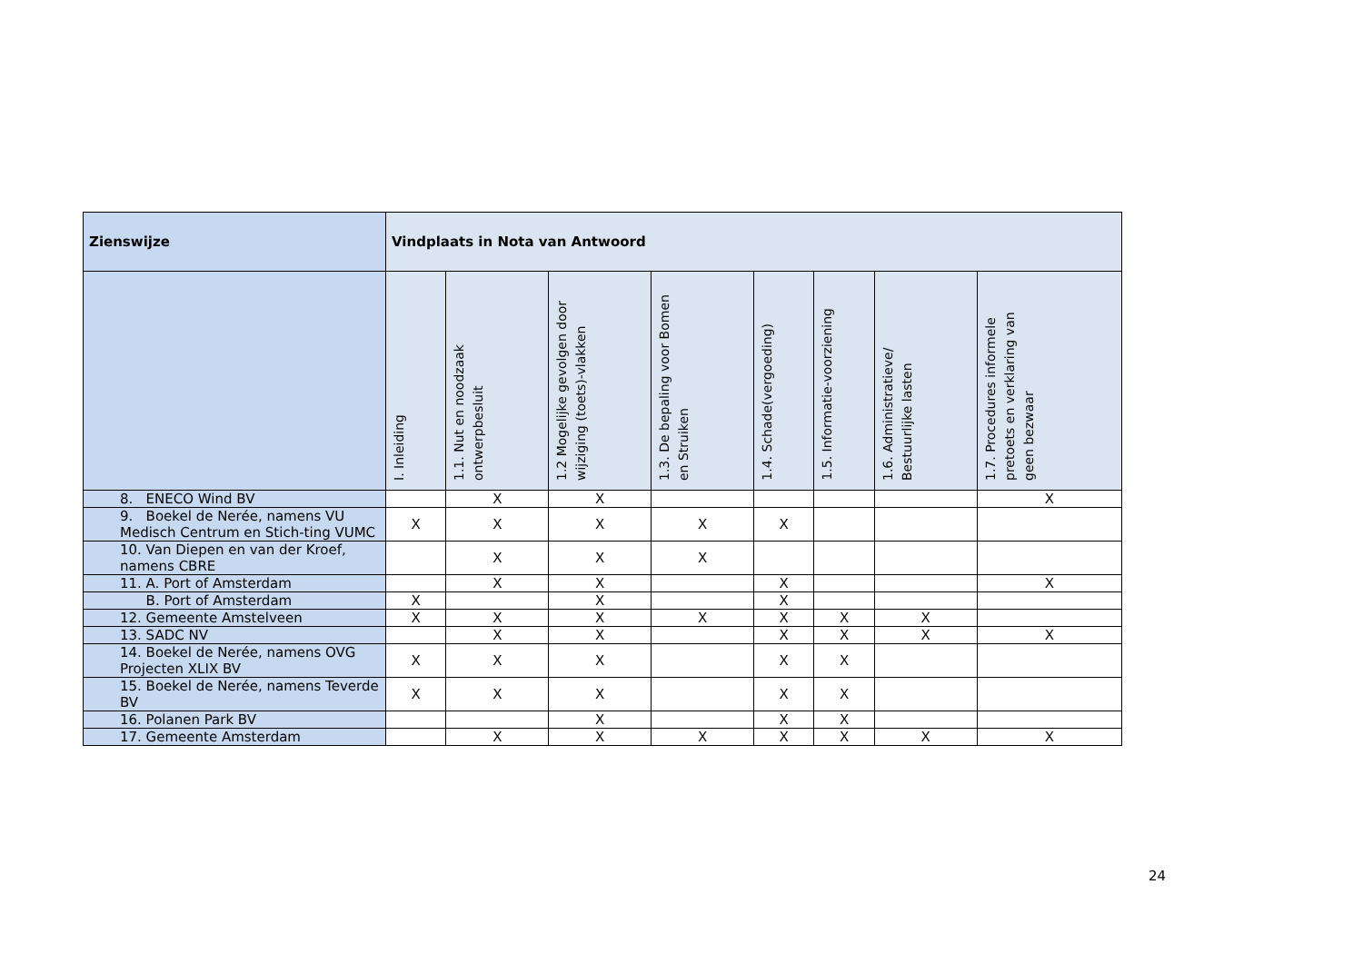| Zienswijze | Vindplaats in Nota van Antwoord | | | | | | | |
| --- | --- | --- | --- | --- | --- | --- | --- | --- |
| | I. Inleiding | 1.1. Nut en noodzaak ontwerpbesluit | 1.2 Mogelijke gevolgen door wijziging (toets)-vlakken | 1.3. De bepaling voor Bomen en Struiken | 1.4. Schade(vergoeding) | 1.5. Informatie-voorziening | 1.6. Administratieve/ Bestuurlijke lasten | 1.7. Procedures informele pretoets en verklaring van geen bezwaar |
| 8. ENECO Wind BV | | X | X | | | | | X |
| 9. Boekel de Nerée, namens VU Medisch Centrum en Stich-ting VUMC | X | X | X | X | X | | | |
| 10. Van Diepen en van der Kroef, namens CBRE | | X | X | X | | | | |
| 11. A. Port of Amsterdam | | X | X | | X | | | X |
| B. Port of Amsterdam | X | | X | | X | | | |
| 12. Gemeente Amstelveen | X | X | X | X | X | X | X | |
| 13. SADC NV | | X | X | | X | X | X | X |
| 14. Boekel de Nerée, namens OVG Projecten XLIX BV | X | X | X | | X | X | | |
| 15. Boekel de Nerée, namens Teverde BV | X | X | X | | X | X | | |
| 16. Polanen Park BV | | | X | | X | X | | |
| 17. Gemeente Amsterdam | | X | X | X | X | X | X | X |
24